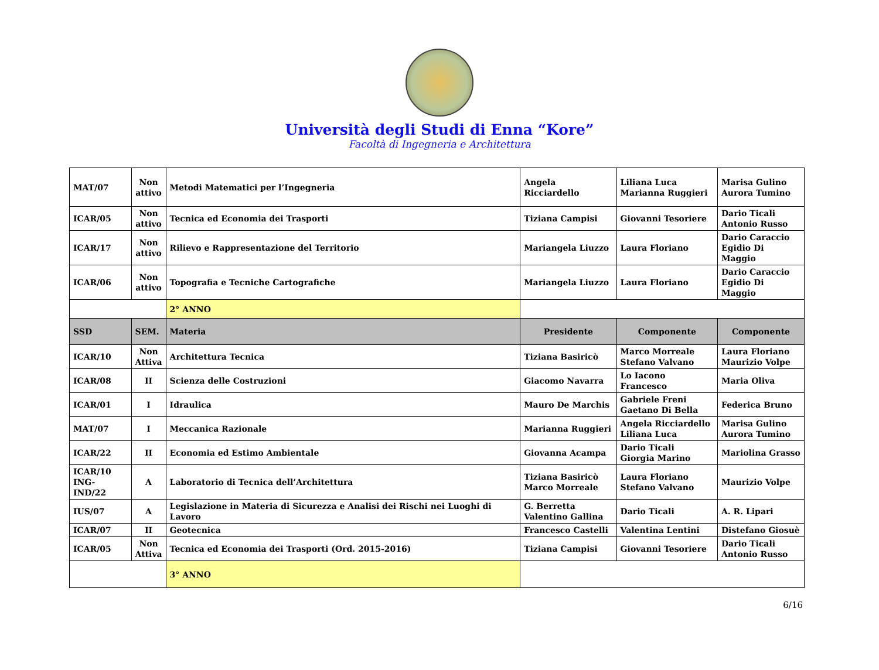Università degli Studi di Enna “Kore”
Facoltà di Ingegneria e Architettura
| MAT/07 | Non attivo | Metodi Matematici per l’Ingegneria | Angela Ricciardello | Liliana Luca Marianna Ruggieri | Marisa Gulino Aurora Tumino |
| ICAR/05 | Non attivo | Tecnica ed Economia dei Trasporti | Tiziana Campisi | Giovanni Tesoriere | Dario Ticali Antonio Russo |
| ICAR/17 | Non attivo | Rilievo e Rappresentazione del Territorio | Mariangela Liuzzo | Laura Floriano | Dario Caraccio Egidio Di Maggio |
| ICAR/06 | Non attivo | Topografia e Tecniche Cartografiche | Mariangela Liuzzo | Laura Floriano | Dario Caraccio Egidio Di Maggio |
| | | 2° ANNO | | | |
| SSD | SEM. | Materia | Presidente | Componente | Componente |
| ICAR/10 | Non Attiva | Architettura Tecnica | Tiziana Basiricò | Marco Morreale Stefano Valvano | Laura Floriano Maurizio Volpe |
| ICAR/08 | II | Scienza delle Costruzioni | Giacomo Navarra | Lo Iacono Francesco | Maria Oliva |
| ICAR/01 | I | Idraulica | Mauro De Marchis | Gabriele Freni Gaetano Di Bella | Federica Bruno |
| MAT/07 | I | Meccanica Razionale | Marianna Ruggieri | Angela Ricciardello Liliana Luca | Marisa Gulino Aurora Tumino |
| ICAR/22 | II | Economia ed Estimo Ambientale | Giovanna Acampa | Dario Ticali Giorgia Marino | Mariolina Grasso |
| ICAR/10 ING-IND/22 | A | Laboratorio di Tecnica dell’Architettura | Tiziana Basiricò Marco Morreale | Laura Floriano Stefano Valvano | Maurizio Volpe |
| IUS/07 | A | Legislazione in Materia di Sicurezza e Analisi dei Rischi nei Luoghi di Lavoro | G. Berretta Valentino Gallina | Dario Ticali | A. R. Lipari |
| ICAR/07 | II | Geotecnica | Francesco Castelli | Valentina Lentini | Distefano Giosuè |
| ICAR/05 | Non Attiva | Tecnica ed Economia dei Trasporti (Ord. 2015-2016) | Tiziana Campisi | Giovanni Tesoriere | Dario Ticali Antonio Russo |
| | | 3° ANNO | | | |
6/16